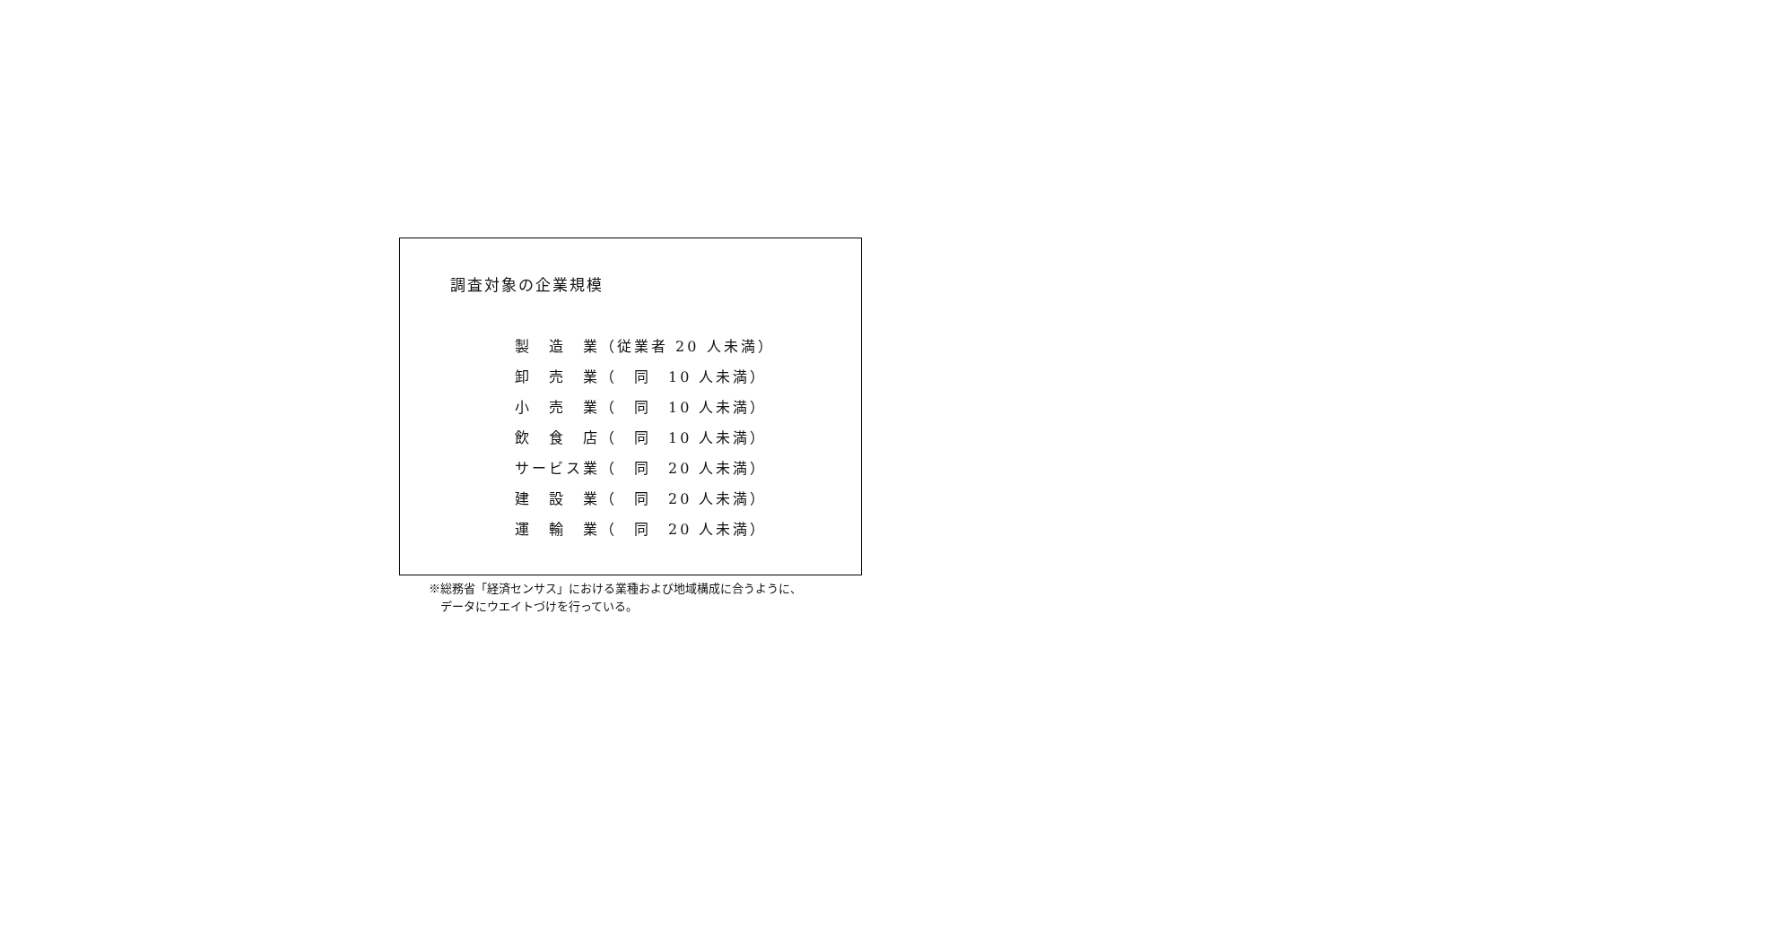調査対象の企業規模
製　造　業（従業者 20 人未満）
卸　売　業（　同　10 人未満）
小　売　業（　同　10 人未満）
飲　食　店（　同　10 人未満）
サービス業（　同　20 人未満）
建　設　業（　同　20 人未満）
運　輸　業（　同　20 人未満）
※総務省「経済センサス」における業種および地域構成に合うように、
　データにウエイトづけを行っている。